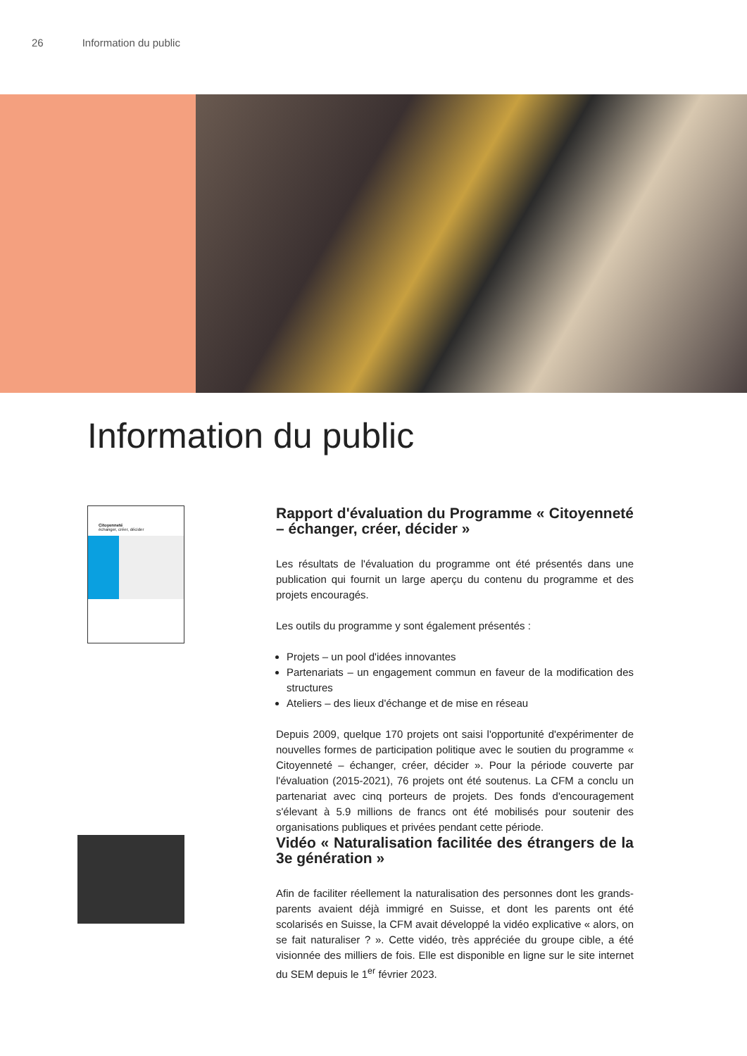26 Information du public
Information du public
Citoyenneté
échanger, créer, décider
Rapport d'évaluation du Programme « Citoyenneté – échanger, créer, décider »
Les résultats de l'évaluation du programme ont été présentés dans une publication qui fournit un large aperçu du contenu du programme et des projets encouragés.
Les outils du programme y sont également présentés :
Projets – un pool d'idées innovantes
Partenariats – un engagement commun en faveur de la modification des structures
Ateliers – des lieux d'échange et de mise en réseau
Depuis 2009, quelque 170 projets ont saisi l'opportunité d'expérimenter de nouvelles formes de participation politique avec le soutien du programme « Citoyenneté – échanger, créer, décider ». Pour la période couverte par l'évaluation (2015-2021), 76 projets ont été soutenus. La CFM a conclu un partenariat avec cinq porteurs de projets. Des fonds d'encouragement s'élevant à 5.9 millions de francs ont été mobilisés pour soutenir des organisations publiques et privées pendant cette période.
Vidéo « Naturalisation facilitée des étrangers de la 3e génération »
Afin de faciliter réellement la naturalisation des personnes dont les grands-parents avaient déjà immigré en Suisse, et dont les parents ont été scolarisés en Suisse, la CFM avait développé la vidéo explicative « alors, on se fait naturaliser ? ». Cette vidéo, très appréciée du groupe cible, a été visionnée des milliers de fois. Elle est disponible en ligne sur le site internet du SEM depuis le 1<sup>er</sup> février 2023.